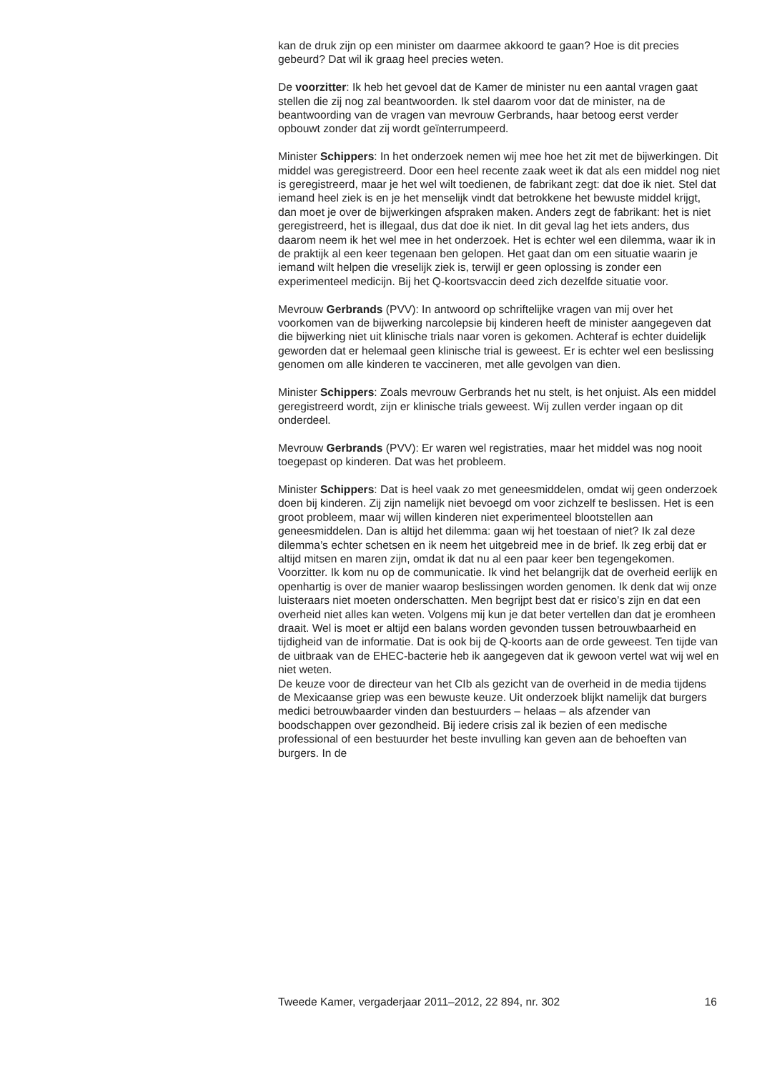kan de druk zijn op een minister om daarmee akkoord te gaan? Hoe is dit precies gebeurd? Dat wil ik graag heel precies weten.
De voorzitter: Ik heb het gevoel dat de Kamer de minister nu een aantal vragen gaat stellen die zij nog zal beantwoorden. Ik stel daarom voor dat de minister, na de beantwoording van de vragen van mevrouw Gerbrands, haar betoog eerst verder opbouwt zonder dat zij wordt geïnterrumpeerd.
Minister Schippers: In het onderzoek nemen wij mee hoe het zit met de bijwerkingen. Dit middel was geregistreerd. Door een heel recente zaak weet ik dat als een middel nog niet is geregistreerd, maar je het wel wilt toedienen, de fabrikant zegt: dat doe ik niet. Stel dat iemand heel ziek is en je het menselijk vindt dat betrokkene het bewuste middel krijgt, dan moet je over de bijwerkingen afspraken maken. Anders zegt de fabrikant: het is niet geregistreerd, het is illegaal, dus dat doe ik niet. In dit geval lag het iets anders, dus daarom neem ik het wel mee in het onderzoek. Het is echter wel een dilemma, waar ik in de praktijk al een keer tegenaan ben gelopen. Het gaat dan om een situatie waarin je iemand wilt helpen die vreselijk ziek is, terwijl er geen oplossing is zonder een experimenteel medicijn. Bij het Q-koortsvaccin deed zich dezelfde situatie voor.
Mevrouw Gerbrands (PVV): In antwoord op schriftelijke vragen van mij over het voorkomen van de bijwerking narcolepsie bij kinderen heeft de minister aangegeven dat die bijwerking niet uit klinische trials naar voren is gekomen. Achteraf is echter duidelijk geworden dat er helemaal geen klinische trial is geweest. Er is echter wel een beslissing genomen om alle kinderen te vaccineren, met alle gevolgen van dien.
Minister Schippers: Zoals mevrouw Gerbrands het nu stelt, is het onjuist. Als een middel geregistreerd wordt, zijn er klinische trials geweest. Wij zullen verder ingaan op dit onderdeel.
Mevrouw Gerbrands (PVV): Er waren wel registraties, maar het middel was nog nooit toegepast op kinderen. Dat was het probleem.
Minister Schippers: Dat is heel vaak zo met geneesmiddelen, omdat wij geen onderzoek doen bij kinderen. Zij zijn namelijk niet bevoegd om voor zichzelf te beslissen. Het is een groot probleem, maar wij willen kinderen niet experimenteel blootstellen aan geneesmiddelen. Dan is altijd het dilemma: gaan wij het toestaan of niet? Ik zal deze dilemma’s echter schetsen en ik neem het uitgebreid mee in de brief. Ik zeg erbij dat er altijd mitsen en maren zijn, omdat ik dat nu al een paar keer ben tegengekomen.
Voorzitter. Ik kom nu op de communicatie. Ik vind het belangrijk dat de overheid eerlijk en openhartig is over de manier waarop beslissingen worden genomen. Ik denk dat wij onze luisteraars niet moeten onderschatten. Men begrijpt best dat er risico’s zijn en dat een overheid niet alles kan weten. Volgens mij kun je dat beter vertellen dan dat je eromheen draait. Wel is moet er altijd een balans worden gevonden tussen betrouwbaarheid en tijdigheid van de informatie. Dat is ook bij de Q-koorts aan de orde geweest. Ten tijde van de uitbraak van de EHEC-bacterie heb ik aangegeven dat ik gewoon vertel wat wij wel en niet weten.
De keuze voor de directeur van het CIb als gezicht van de overheid in de media tijdens de Mexicaanse griep was een bewuste keuze. Uit onderzoek blijkt namelijk dat burgers medici betrouwbaarder vinden dan bestuurders – helaas – als afzender van boodschappen over gezondheid. Bij iedere crisis zal ik bezien of een medische professional of een bestuurder het beste invulling kan geven aan de behoeften van burgers. In de
Tweede Kamer, vergaderjaar 2011–2012, 22 894, nr. 302 16